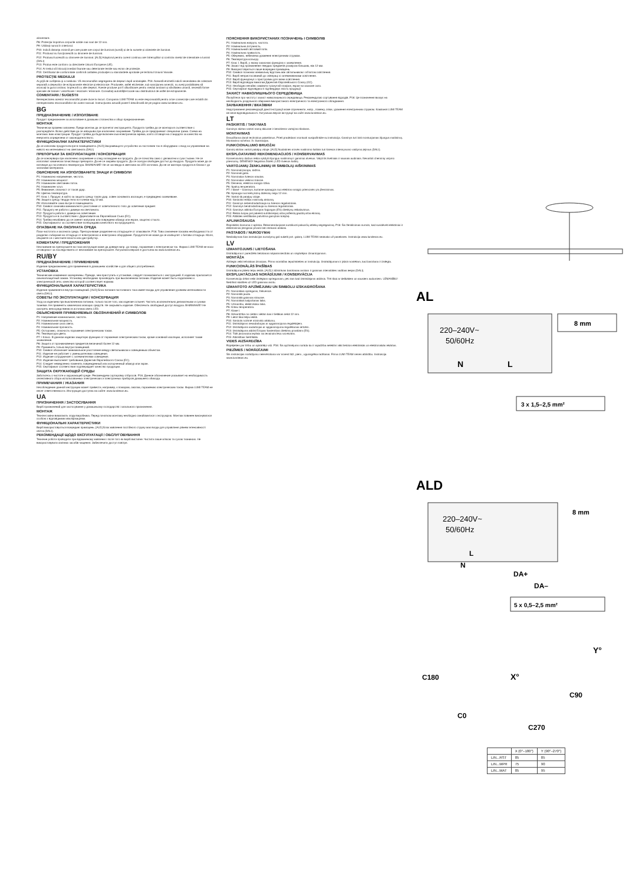alimentare.
P8: Protecţia împotriva corpurile solide mai mari de 12 mm.
P9: Utilizaţi numai în interiorul.
P10: Indică distanţa minimă pe care poate are corpul de iluminat (sursă) și de la sursele și obiectele de iluminat.
P11: Produsul nu funcţionează cu dimmere de iluminat.
P12: Produsul lucrează cu dimmere de iluminat. [ALD] Adaptorul pentru curent continuu are întrerupător și controla nivelul de intensitate a luminii (DALI)
P13: Produs este conform cu directivele Uniunii Europene (UE).
P14: Ar trebui să înlocuiţi imediat fisurate sau deteriorate lentile sau ecran de protecţie.
P15: Certificatul de conformitate confirmă calitatea produsţiei cu standardele aprobate pe teritoriul Uniunii Vamale.
PROTECŢIE MEDIULUI
Ai grijă de curăţenia şi a mediului. Vă recomandăm segregarea de deşeuri după ambalajele. P16: Această etichetă indică necesitatea de colectare separată a deşeurilor de echipamente electrice şi electronice. Produsele, astfel etichetate, sub sancţiunea amenzii, nu aveţi posibilitatea să aruncaţi la gunoi ordinar, împreună cu alte deşeuri. Aceste produse pot fi dăunătoare pentru mediul ambiant şi sănătatea umană, necesită forme speciale de tratare / valorificare / reciclare / eliminare. Consultaţi autorităţile locale sau distribuitorul de astfel de echipamente.
COMENTARII / SUGESTII
Nerespectarea acestor recomandări poate duce la riscuri. Compania LUMI TEAM nu este responsabilă pentru orice consecinţe care rezultă din nerespectarea recomandărilor din acest manual. Instrucţiunea actuală poate fi descărcată de pe pagina www.lumiteam.eu.
BG
ПРЕДНАЗНАЧЕНИЕ / ИЗПОЛЗВАНЕ
Продукт предназначен за използване в домашни стопанства и общо предназначение.
МОНТАЖ
Технически промени запазени. Преди монтаж да се прочетат инструкцията. Продукта трябва да се монтира в съответствие с разпоредбите. Всяко действие да се извършва при изключено захранване. Трябва да се предприемат специални грижи. Схема на монтажа: виж илюстрации. Продукт трябва да бъде включен към електрическа мрежа, която отговаря на стандарти за качество на енергията определени от законодателството.
ФУНКЦИОНАЛНИ ХАРАКТЕРИСТИКИ
Да се използва продукта вътре в помещенията. [ALD] Захранващото устройство за постоянен ток е оборудвано с вход за управление на нивото на интензивност на светлината (DALI)
ПРЕПОРЪКИ ЗА ЕКСПЛОАТАЦИЯ / КОНСЕРВАЦИЯ
Да се консервира при изключено захранване и след охлаждане на продукта. Да се почиства само с деликатни и сухи тъкани. Не се използват химически почистващи препарати. Да не се закрива продукта. Да се осигури свободен достъп до въздуха. Продукта може да се натоваря до посочената температура. ВНИМАНИЕ! Не се заглежда в светлина на LED източник. Да не се монтира продукта в близост до запалими материали.
ОБЯСНЕНИЕ НА ИЗПОЛЗВАНИТЕ ЗНАЦИ И СИМВОЛИ
P1: Номинално напрежение, честота.
P2: Номинална мощност.
P3: Номинален светлинен поток.
P4: Номинален ъгъл.
P5: Внимание, опасност от токов удар.
P6: Цветна температура.
P7: Клас I. Продукт, в който за защита срещу токов удар, освен основната изолация, е предвидено заземяване.
P8: Защита срещу твърди тела по-големи над 12 мм.
P9: Използвайте само вътре в помещенията.
P10: Символ означава минималното разстояние от осветителното тяло до осветения предмет.
P11: Продукту не работи с димери на светлината.
P12: Продукта работи с димери на осветление.
P13: Продукта е в съответствие с Директивите на Европейския Съюз (ЕС).
P14: Трябва незабавно да се сменят напукани или повредени абажур или екран, защитно стъкло.
P15: Сертификатът за съответствие потвърждава качеството на продукцията.
ОПАЗВАНЕ НА ОКОЛНАТА СРЕДА
Пази чистотата и околната среда. Препоръчваме разделяне на отпадъците от опаковките. P16: Това означение показва необходимостта от разделно събиране на отпадъци от електрическо и електронно оборудване. Продуктите не може да се изхвърлят с битови отпадъци. Моля, свържете се с местните власти или дистрибутор.
КОМЕНТАРИ / ПРЕДЛОЖЕНИЯ
Неспазване на препоръките на тази инструкция може да доведе напр. до пожар, поражение с електрически ток. Фирма LUMI TEAM не носи отговорност за последствията от неспазване на препоръките. Актуалната версия е достъпна на www.lumiteam.eu.
RU/BY
ПРЕДНАЗНАЧЕНИЕ / ПРИМЕНЕНИЕ
Изделие предназначено для применения в домашнем хозяйстве и для общего употребления.
УСТАНОВКА
Технические изменения засекречены. Прежде, чем приступить к установке, следует познакомиться с инструкцией. К изделию прилагается смычка/защитный зажим. Установку необходимо производить при выключенном питании. Изделие может быть подключено к электрической сети, качество которой соответствует нормам.
ФУНКЦИОНАЛЬНАЯ ХАРАКТЕРИСТИКА
Изделие применяется внутри помещений. [ALD] Блок питания постоянного тока имеет входы для управления уровнем интенсивности света (DALI).
СОВЕТЫ ПО ЭКСПЛУАТАЦИИ / КОНСЕРВАЦИЯ
Уход за изделием при выключенном питании, только после того, как изделие остынет. Чистить исключительно деликатными и сухими тканями. Не применять химических моющих средств. Не закрывать изделие. Обеспечить свободный доступ воздуха. ВНИМАНИЕ! Не смотреть непосредственно в источник света LED.
ОБЪЯСНЕНИЯ ПРИМЕНЯЕМЫХ ОБОЗНАЧЕНИЙ И СИМВОЛОВ
P1: Напряжение номинальное, частота.
P2: Номинальная мощность.
P3: Номинальная сила света.
P4: Номинальная прочность.
P5: Осторожно, опасность поражения электрическим током.
P6: Температура цвета.
P7: I Класс. В данном изделии защитную функцию от поражения электрическим током, кроме основной изоляции, исполняет также заземление.
P8: Защита от проникновения предметов величиной более 12 мм.
P9: Применять только внутри помещений.
P10: Символ обозначает минимальное расстояние между светильником и освещенным объектом.
P11: Изделие не работает с уменьшителями освещения.
P12: Изделие сотрудничает с затемнителями освещения.
P13: Изделие выполняет требования Директив Европейского Союза (ЕС).
P14: Следует немедленно поменять поврежденный или испорченный абажур или экран.
P15: Сертификат соответствия подтверждает качество продукции.
ЗАЩИТА ОКРУЖАЮЩЕЙ СРЕДЫ
Заботьтесь о чистоте и окружающей среде. Рекомендуем сортировку отбросов. P16: Данное обозначение указывает на необходимость селективного сбора использованных электрических и электронных приборов домашнего обихода.
ПРИМЕЧАНИЯ / УКАЗАНИЯ
Несоблюдение данной инструкции может привести, например, к пожарам, ожогам, поражению электрическим током. Фирма LUMI TEAM не несет ответственности. Инструкция доступна на сайте: www.lumiteam.eu.
UA
ПРИЗНАЧЕННЯ / ЗАСТОСУВАННЯ
Виріб призначений для застосування у домашньому господарстві і загального призначення.
МОНТАЖ
Технічні зміни вимагають згоди виробника. Перед початком монтажу необхідно ознайомитися з інструкцією. Монтаж повинен виконуватися особою з відповідними кваліфікаціями.
ФУНКЦІОНАЛЬНІ ХАРАКТЕРИСТИКИ
Виріб використовується всередині приміщень. [ALD] Блок живлення постійного струму має входи для управління рівнем інтенсивності світла (DALI).
РЕКОМЕНДАЦІЇ ЩОДО ЕКСПЛУАТАЦІЇ / ОБСЛУГОВУВАННЯ
Технічне роботи проводити при відімкненому живленні і після того як виріб вистигне. Чистити лише м'якою та сухою тканиною. Не використовувати хімічних засобів чищення. Забезпечити доступ повітря.
ПОЯСНЕННЯ ВИКОРИСТАНИХ ПОЗНАЧЕНЬ І СИМВОЛІВ
P1: Номінальна напруга, частота.
P2: Номінальна потужність.
P3: Номінальний світловий потік.
P4: Номінальна тривалість.
P5: Обережно, небезпека ураження електричним струмом.
P6: Температура кольору.
P7: Клас I. Виріб, у якому захисною функцією є заземлення.
P8: Захист від проникнення твердих предметів розміром більшим, ніж 12 мм.
P9: Використовуються лише всередині приміщень.
P10: Символ позначає мінімальну відстань між світильником і об'єктом освітлення.
P11: Виріб непристосований до співпраці зі затемнювачами освітлення.
P12: Виріб функціонує з пристроями для зміни освітлення.
P13: Виріб відповідає вимогам Директив Європейського Союзу (ЄС).
P14: Необхідно негайно замінити тріснутий плафон, екран чи захисне скло.
P15: Сертифікат відповідності підтверджує якість продукції.
ЗАХИСТ НАВКОЛИШНЬОГО СЕРЕДОВИЩА
Піклуйтеся про чистоту і захист навколишнього середовища. Рекомендуємо сортування відходів. P16: Це позначення вказує на необхідність роздільного збирання використаного електричного та електронного обладнання.
ЗАУВАЖЕННЯ / ВКАЗІВКИ
Недотримання рекомендацій даної інструкції може спричинити, напр., пожежу, опіки, ураження електричним струмом. Компанія LUMI TEAM не несе відповідальності. Актуальна версія інструкції на сайті www.lumiteam.eu.
LT
PASKIRTIS / TAIKYMAS
Gaminys skirtas vartoti namų ūkiuose ir bendriems vartojimo tikslams.
MONTAVIMAS
Draudžiama daryti techninius pakeitimus. Prieš pradėdami montuoti susipažinkite su instrukcija. Gaminys turi būti montuojamas išjungus maitinimą. Montavimo schema: žr. iliustracijas.
FUNKCIONALUMO BRUOŽAI
Gaminį skirtas vartoti patalpų viduje. [ALD] Nuolatinės srovės maitinimo šaltinis turi šviesos intensyvumo valdymo įėjimus (DALI).
EKSPLOATAVIMO REKOMENDACIJOS / KONSERVAVIMAS
Konservavimo darbus reikia vykdyti išjungus maitinimą ir gaminiui atvėsus. Valyti tik švelniais ir sausais audiniais. Nevartoti cheminių valymo priemonių. DĖMESIO! Negalima žiūrėti į LED šviesos šaltinį.
VARTOJAMŲ ŽENKLINIMŲ IR SIMBOLIŲ AIŠKINIMAS
P1: Nominali įtampa, dažnis.
P2: Nominali galia.
P3: Nominalus šviesos srautas.
P4: Nominalus veikimo trukmė.
P5: Dėmesio, elektros smūgio rizika.
P6: Spalvų temperatūra.
P7: I klasė – Gaminys, kuriame apsaugos nuo elektros smūgio priemonės yra įžeminimas.
P8: Apsauga nuo kietų kūnų didesnių negu 12 mm.
P9: Vartoti tik patalpų viduje.
P10: Simbolis reiškia minimalų atstumą.
P11: Gaminys nebendradarbiauja su šviesos reguliatoriais.
P12: Gaminys bendradarbiauja su šviesos reguliatoriais.
P13: Gaminys atitinka Europos Sąjungos (ES) direktyvų reikalavimus.
P14: Reikia tuojau pat pakeisti sutrūkinėjusį arba pažeistą gaubtą arba ekraną.
P15: Atitikties sertifikatas patvirtina gamybos kokybę.
APLINKOSAUGA
Rūpinkitės švaruma ir aplinka. Rekomenduojame surūšiuoti pakuočių atliekų segregavimą. P16: Šis ženklinimas nurodo, kad susidėvėti elektriniai ir elektroniniai įrenginiai privalo būti renkami atskirai.
PASTABOS / NURODYMAI
Nesilaikymas šios instrukcijos nurodymų gali sukelti pvz. gaisrą. LUMI TEAM neatsako už pasekmes. Instrukcija www.lumiteam.eu.
LV
IZMANTOJUMS / LIETOŠANA
Izstrādājums ir paredzēts lietošanai mājsaimniecībās un vispārējam izmantojumam.
MONTĀŽA
Aizliegts veikt tehniskas izmaiņas. Pirms montāžas iepazīstieties ar instrukciju. Izstrādājumam ir jābūt montētam, kad barošana ir izslēgta.
FUNKCIONĀLĀS ĪPAŠĪBAS
Izstrādājums jālieto telpu iekšā. [ALD] Līdzstrāvas barošanas avotam ir gaismas intensitātes vadības ieejas (DALI).
EKSPLUATĀCIJAS NORĀDĪJUMI / KONSERVĀCIJA
Konservāciju drīkst veikt izslēgtam spriegumam, pēc tam kad izstrādājums atdzisis. Tīrīt tikai ar delikātiem un sausiem audumiem. UZMANĪBU! Nedrīkst skatīties uz LED gaismas avotu.
IZMANTOTO APZĪMĒJUMU UN SIMBOLU IZSKAIDROŠANA
P1: Nominālais spriegums, frekvence.
P2: Nominālā jauda.
P3: Nominālā gaismas straume.
P4: Nominālais kalpošanas laiks.
P5: Uzmanību, elektrošoka risks.
P6: Krāsu temperatūra.
P7: Klase I.
P8: Aizsardzība no cietām vielām kas ir lielākas nekā 12 mm.
P9: Lietot tikai telpu iekšā.
P10: Simbols nozīmē minimālo attālumu.
P11: Izstrādājums nesadarbojas ar apgaismojuma regulētājiem.
P12: Izstrādājums sadarbojas ar apgaismojuma regulēšanas ierīcēm.
P13: Izstrādājums atbilst Eiropas Savienības direktīvu prasībām (ES).
P14: Tūlīt jānomaina ieplīsis vai ievainots lēca vai ekrāns.
P15: Atbilstības Sertifikāts.
VIDES AIZSARDZĪBA
Rūpējieties par tīrību un apkārtējo vidi. P16: Šis apzīmējums norāda ka ir vajadzība selektīvi vākt lietotos elektriskās un elektroniskās iekārtas.
PIEZĪMES / NORĀDĪJUMI
Šīs instrukcijas norādījumu neievērošana var novest līdz, piem., ugunsgrēka radīšanai. Firma LUMI TEAM nenes atbildību. Instrukcija www.lumiteam.eu.
AL
220–240V~
50/60Hz
8 mm
N
L
3 x 1,5–2,5 mm²
ALD
220–240V~
50/60Hz
8 mm
L
N
DA+
DA–
5 x 0,5–2,5 mm²
X°
Y°
C180
C0
C90
C270
| | X (0°–180°) | Y (90°–270°) |
| --- | --- | --- |
| LIN...RST | 85 | 85 |
| LIN...MPR | 75 | 90 |
| LIN...MAT | 85 | 95 |